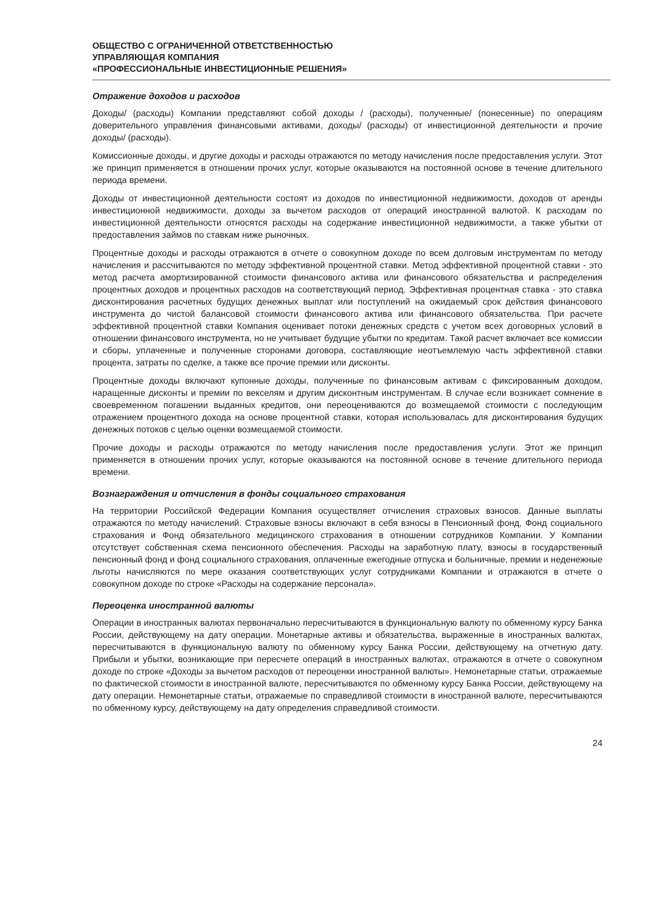ОБЩЕСТВО С ОГРАНИЧЕННОЙ ОТВЕТСТВЕННОСТЬЮ
УПРАВЛЯЮЩАЯ КОМПАНИЯ
«ПРОФЕССИОНАЛЬНЫЕ ИНВЕСТИЦИОННЫЕ РЕШЕНИЯ»
Отражение доходов и расходов
Доходы/ (расходы) Компании представляют собой доходы / (расходы), полученные/ (понесенные) по операциям доверительного управления финансовыми активами, доходы/ (расходы) от инвестиционной деятельности и прочие доходы/ (расходы).
Комиссионные доходы, и другие доходы и расходы отражаются по методу начисления после предоставления услуги. Этот же принцип применяется в отношении прочих услуг, которые оказываются на постоянной основе в течение длительного периода времени.
Доходы от инвестиционной деятельности состоят из доходов по инвестиционной недвижимости, доходов от аренды инвестиционной недвижимости, доходы за вычетом расходов от операций иностранной валютой. К расходам по инвестиционной деятельности относятся расходы на содержание инвестиционной недвижимости, а также убытки от предоставления займов по ставкам ниже рыночных.
Процентные доходы и расходы отражаются в отчете о совокупном доходе по всем долговым инструментам по методу начисления и рассчитываются по методу эффективной процентной ставки. Метод эффективной процентной ставки - это метод расчета амортизированной стоимости финансового актива или финансового обязательства и распределения процентных доходов и процентных расходов на соответствующий период. Эффективная процентная ставка - это ставка дисконтирования расчетных будущих денежных выплат или поступлений на ожидаемый срок действия финансового инструмента до чистой балансовой стоимости финансового актива или финансового обязательства. При расчете эффективной процентной ставки Компания оценивает потоки денежных средств с учетом всех договорных условий в отношении финансового инструмента, но не учитывает будущие убытки по кредитам. Такой расчет включает все комиссии и сборы, уплаченные и полученные сторонами договора, составляющие неотъемлемую часть эффективной ставки процента, затраты по сделке, а также все прочие премии или дисконты.
Процентные доходы включают купонные доходы, полученные по финансовым активам с фиксированным доходом, наращенные дисконты и премии по векселям и другим дисконтным инструментам. В случае если возникает сомнение в своевременном погашении выданных кредитов, они переоцениваются до возмещаемой стоимости с последующим отражением процентного дохода на основе процентной ставки, которая использовалась для дисконтирования будущих денежных потоков с целью оценки возмещаемой стоимости.
Прочие доходы и расходы отражаются по методу начисления после предоставления услуги. Этот же принцип применяется в отношении прочих услуг, которые оказываются на постоянной основе в течение длительного периода времени.
Вознаграждения и отчисления в фонды социального страхования
На территории Российской Федерации Компания осуществляет отчисления страховых взносов. Данные выплаты отражаются по методу начислений. Страховые взносы включают в себя взносы в Пенсионный фонд, Фонд социального страхования и Фонд обязательного медицинского страхования в отношении сотрудников Компании. У Компании отсутствует собственная схема пенсионного обеспечения. Расходы на заработную плату, взносы в государственный пенсионный фонд и фонд социального страхования, оплаченные ежегодные отпуска и больничные, премии и неденежные льготы начисляются по мере оказания соответствующих услуг сотрудниками Компании и отражаются в отчете о совокупном доходе по строке «Расходы на содержание персонала».
Переоценка иностранной валюты
Операции в иностранных валютах первоначально пересчитываются в функциональную валюту по обменному курсу Банка России, действующему на дату операции. Монетарные активы и обязательства, выраженные в иностранных валютах, пересчитываются в функциональную валюту по обменному курсу Банка России, действующему на отчетную дату. Прибыли и убытки, возникающие при пересчете операций в иностранных валютах, отражаются в отчете о совокупном доходе по строке «Доходы за вычетом расходов от переоценки иностранной валюты». Немонетарные статьи, отражаемые по фактической стоимости в иностранной валюте, пересчитываются по обменному курсу Банка России, действующему на дату операции. Немонетарные статьи, отражаемые по справедливой стоимости в иностранной валюте, пересчитываются по обменному курсу, действующему на дату определения справедливой стоимости.
24